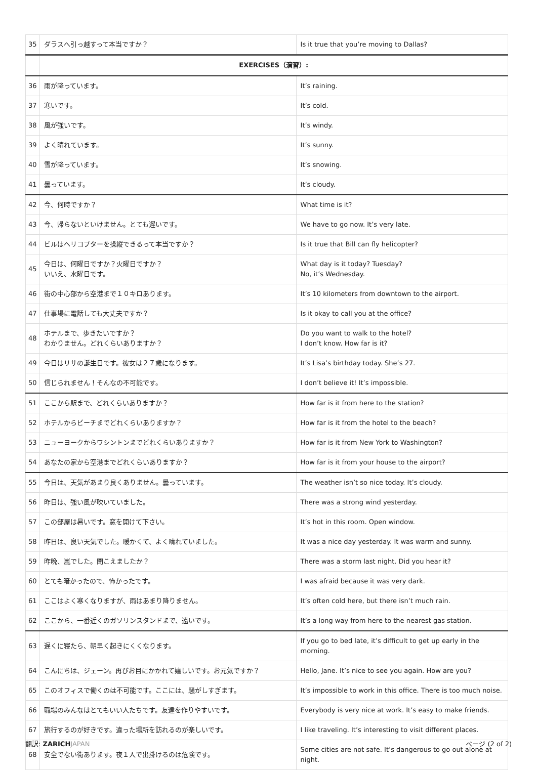| 35 | ダラスへ引っ越すって本当ですか？ | Is it true that you’re moving to Dallas? |
| | EXERCISES（演習）: | |
| 36 | 雨が降っています。 | It’s raining. |
| 37 | 寒いです。 | It’s cold. |
| 38 | 風が強いです。 | It’s windy. |
| 39 | よく晴れています。 | It’s sunny. |
| 40 | 雪が降っています。 | It’s snowing. |
| 41 | 曇っています。 | It’s cloudy. |
| 42 | 今、何時ですか？ | What time is it? |
| 43 | 今、帰らないといけません。とても遅いです。 | We have to go now. It’s very late. |
| 44 | ビルはヘリコプターを操縦できるって本当ですか？ | Is it true that Bill can fly helicopter? |
| 45 | 今日は、何曜日ですか？火曜日ですか？ いいえ、水曜日です。 | What day is it today? Tuesday? No, it’s Wednesday. |
| 46 | 街の中心部から空港まで１０キロあります。 | It’s 10 kilometers from downtown to the airport. |
| 47 | 仕事場に電話しても大丈夫ですか？ | Is it okay to call you at the office? |
| 48 | ホテルまで、歩きたいですか？ わかりません。どれくらいありますか？ | Do you want to walk to the hotel? I don’t know. How far is it? |
| 49 | 今日はリサの誕生日です。彼女は２７歳になります。 | It’s Lisa’s birthday today. She’s 27. |
| 50 | 信じられません！そんなの不可能です。 | I don’t believe it! It’s impossible. |
| 51 | ここから駅まで、どれくらいありますか？ | How far is it from here to the station? |
| 52 | ホテルからビーチまでどれくらいありますか？ | How far is it from the hotel to the beach? |
| 53 | ニューヨークからワシントンまでどれくらいありますか？ | How far is it from New York to Washington? |
| 54 | あなたの家から空港までどれくらいありますか？ | How far is it from your house to the airport? |
| 55 | 今日は、天気があまり良くありません。曇っています。 | The weather isn’t so nice today. It’s cloudy. |
| 56 | 昨日は、強い風が吹いていました。 | There was a strong wind yesterday. |
| 57 | この部屋は暑いです。窓を開けて下さい。 | It’s hot in this room. Open window. |
| 58 | 昨日は、良い天気でした。暖かくて、よく晴れていました。 | It was a nice day yesterday. It was warm and sunny. |
| 59 | 昨晩、嵐でした。聞こえましたか？ | There was a storm last night. Did you hear it? |
| 60 | とても暗かったので、怖かったです。 | I was afraid because it was very dark. |
| 61 | ここはよく寒くなりますが、雨はあまり降りません。 | It’s often cold here, but there isn’t much rain. |
| 62 | ここから、一番近くのガソリンスタンドまで、遠いです。 | It’s a long way from here to the nearest gas station. |
| 63 | 遅くに寝たら、朝早く起きにくくなります。 | If you go to bed late, it’s difficult to get up early in the morning. |
| 64 | こんにちは、ジェーン。再びお目にかかれて嬉しいです。お元気ですか？ | Hello, Jane. It’s nice to see you again. How are you? |
| 65 | このオフィスで働くのは不可能です。ここには、騒がしすぎます。 | It’s impossible to work in this office. There is too much noise. |
| 66 | 職場のみんなはとてもいい人たちです。友達を作りやすいです。 | Everybody is very nice at work. It’s easy to make friends. |
| 67 | 旅行するのが好きです。違った場所を訪れるのが楽しいです。 | I like traveling. It’s interesting to visit different places. |
| 68 | 安全でない街あります。夜１人で出掛けるのは危険です。 | Some cities are not safe. It’s dangerous to go out alone at night. |
翻訳: ZARICH JAPAN ページ (2 of 2)